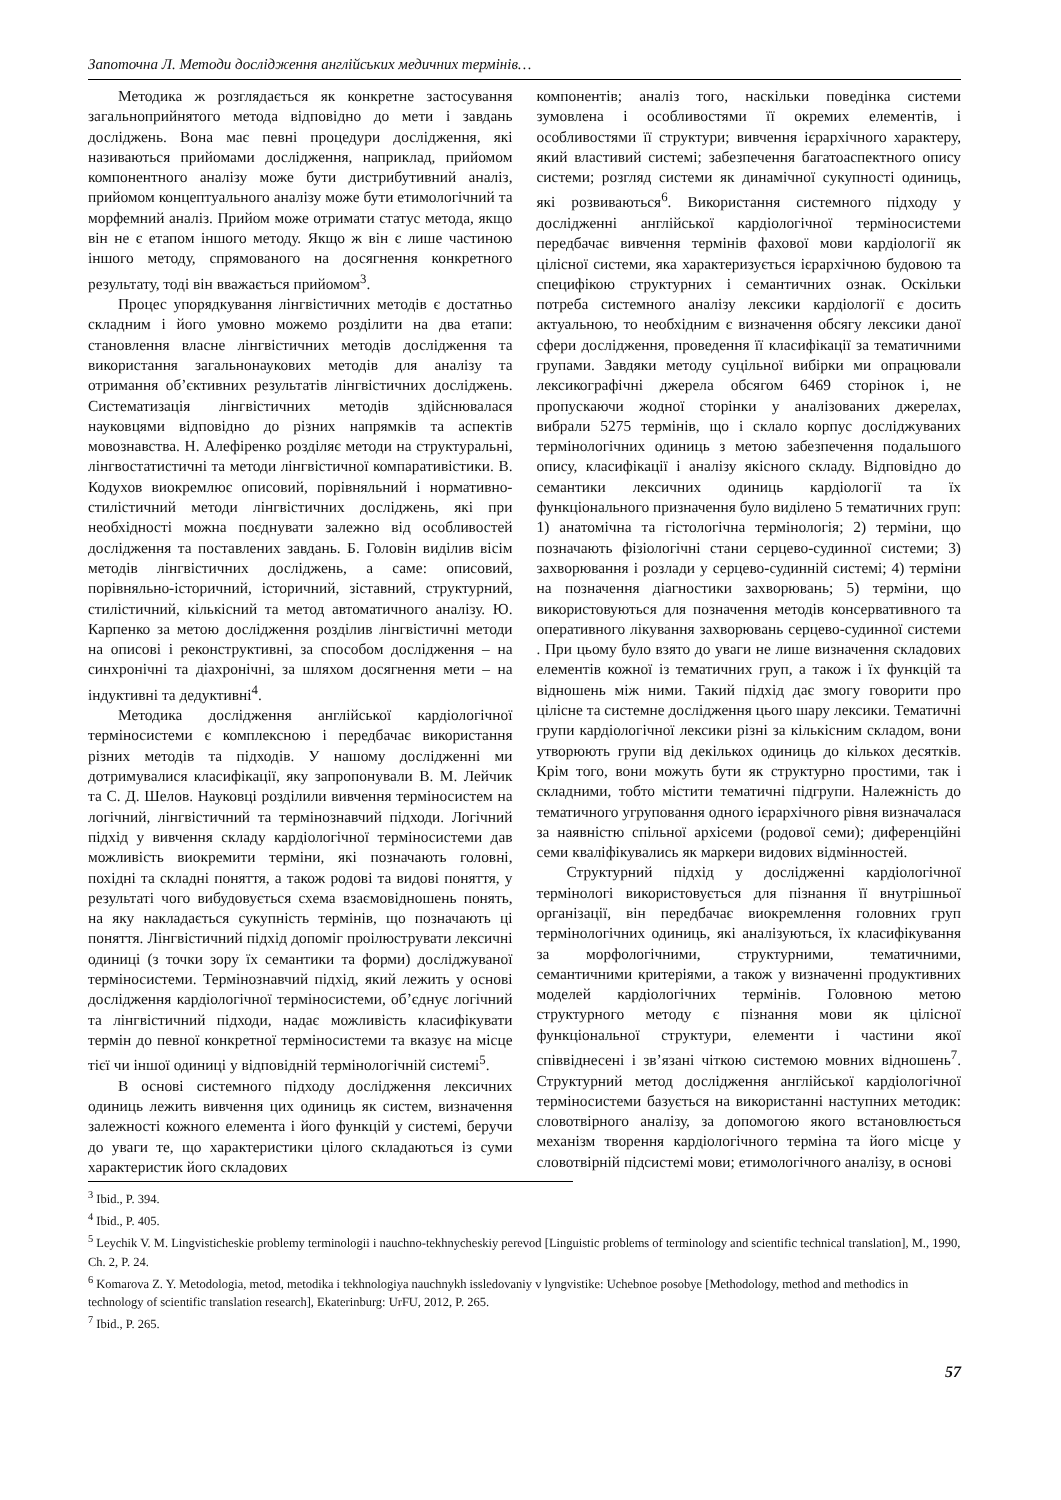Запоточна Л. Методи дослідження англійських медичних термінів…
Методика ж розглядається як конкретне застосування загальноприйнятого метода відповідно до мети і завдань досліджень. Вона має певні процедури дослідження, які називаються прийомами дослідження, наприклад, прийомом компонентного аналізу може бути дистрибутивний аналіз, прийомом концептуального аналізу може бути етимологічний та морфемний аналіз. Прийом може отримати статус метода, якщо він не є етапом іншого методу. Якщо ж він є лише частиною іншого методу, спрямованого на досягнення конкретного результату, тоді він вважається прийомом<sup>3</sup>.
Процес упорядкування лінгвістичних методів є достатньо складним і його умовно можемо розділити на два етапи: становлення власне лінгвістичних методів дослідження та використання загальнонаукових методів для аналізу та отримання об’єктивних результатів лінгвістичних досліджень. Систематизація лінгвістичних методів здійснювалася науковцями відповідно до різних напрямків та аспектів мовознавства. Н. Алефіренко розділяє методи на структуральні, лінгвостатистичні та методи лінгвістичної компаративістики. В. Кодухов виокремлює описовий, порівняльний і нормативно-стилістичний методи лінгвістичних досліджень, які при необхідності можна поєднувати залежно від особливостей дослідження та поставлених завдань. Б. Головін виділив вісім методів лінгвістичних досліджень, а саме: описовий, порівняльно-історичний, історичний, зіставний, структурний, стилістичний, кількісний та метод автоматичного аналізу. Ю. Карпенко за метою дослідження розділив лінгвістичні методи на описові і реконструктивні, за способом дослідження – на синхронічні та діахронічні, за шляхом досягнення мети – на індуктивні та дедуктивні<sup>4</sup>.
Методика дослідження англійської кардіологічної терміносистеми є комплексною і передбачає використання різних методів та підходів. У нашому дослідженні ми дотримувалися класифікації, яку запропонували В. М. Лейчик та С. Д. Шелов. Науковці розділили вивчення терміносистем на логічний, лінгвістичний та термінознавчий підходи. Логічний підхід у вивчення складу кардіологічної терміносистеми дав можливість виокремити терміни, які позначають головні, похідні та складні поняття, а також родові та видові поняття, у результаті чого вибудовується схема взаємовідношень понять, на яку накладається сукупність термінів, що позначають ці поняття. Лінгвістичний підхід допоміг проілюструвати лексичні одиниці (з точки зору їх семантики та форми) досліджуваної терміносистеми. Термінознавчий підхід, який лежить у основі дослідження кардіологічної терміносистеми, об’єднує логічний та лінгвістичний підходи, надає можливість класифікувати термін до певної конкретної терміносистеми та вказує на місце тієї чи іншої одиниці у відповідній термінологічній системі<sup>5</sup>.
В основі системного підходу дослідження лексичних одиниць лежить вивчення цих одиниць як систем, визначення залежності кожного елемента і його функцій у системі, беручи до уваги те, що характеристики цілого складаються із суми характеристик його складових
компонентів; аналіз того, наскільки поведінка системи зумовлена і особливостями її окремих елементів, і особливостями її структури; вивчення ієрархічного характеру, який властивий системі; забезпечення багатоаспектного опису системи; розгляд системи як динамічної сукупності одиниць, які розвиваються<sup>6</sup>. Використання системного підходу у дослідженні англійської кардіологічної терміносистеми передбачає вивчення термінів фахової мови кардіології як цілісної системи, яка характеризується ієрархічною будовою та специфікою структурних і семантичних ознак. Оскільки потреба системного аналізу лексики кардіології є досить актуальною, то необхідним є визначення обсягу лексики даної сфери дослідження, проведення її класифікації за тематичними групами. Завдяки методу суцільної вибірки ми опрацювали лексикографічні джерела обсягом 6469 сторінок і, не пропускаючи жодної сторінки у аналізованих джерелах, вибрали 5275 термінів, що і склало корпус досліджуваних термінологічних одиниць з метою забезпечення подальшого опису, класифікації і аналізу якісного складу. Відповідно до семантики лексичних одиниць кардіології та їх функціонального призначення було виділено 5 тематичних груп: 1) анатомічна та гістологічна термінологія; 2) терміни, що позначають фізіологічні стани серцево-судинної системи; 3) захворювання і розлади у серцево-судинній системі; 4) терміни на позначення діагностики захворювань; 5) терміни, що використовуються для позначення методів консервативного та оперативного лікування захворювань серцево-судинної системи . При цьому було взято до уваги не лише визначення складових елементів кожної із тематичних груп, а також і їх функцій та відношень між ними. Такий підхід дає змогу говорити про цілісне та системне дослідження цього шару лексики. Тематичні групи кардіологічної лексики різні за кількісним складом, вони утворюють групи від декількох одиниць до кількох десятків. Крім того, вони можуть бути як структурно простими, так і складними, тобто містити тематичні підгрупи. Належність до тематичного угруповання одного ієрархічного рівня визначалася за наявністю спільної архісеми (родової семи); диференційні семи кваліфікувались як маркери видових відмінностей.
Структурний підхід у дослідженні кардіологічної термінологі використовується для пізнання її внутрішньої організації, він передбачає виокремлення головних груп термінологічних одиниць, які аналізуються, їх класифікування за морфологічними, структурними, тематичними, семантичними критеріями, а також у визначенні продуктивних моделей кардіологічних термінів. Головною метою структурного методу є пізнання мови як цілісної функціональної структури, елементи і частини якої співвіднесені і зв’язані чіткою системою мовних відношень<sup>7</sup>. Структурний метод дослідження англійської кардіологічної терміносистеми базується на використанні наступних методик: словотвірного аналізу, за допомогою якого встановлюється механізм творення кардіологічного терміна та його місце у словотвірній підсистемі мови; етимологічного аналізу, в основі
<sup>3</sup> Ibid., P. 394.
<sup>4</sup> Ibid., P. 405.
<sup>5</sup> Leychik V. M. Lingvisticheskie problemy terminologii i nauchno-tekhnycheskiy perevod [Linguistic problems of terminology and scientific technical translation], M., 1990, Ch. 2, P. 24.
<sup>6</sup> Komarova Z. Y. Metodologia, metod, metodika i tekhnologiya nauchnykh issledovaniy v lyngvistike: Uchebnoe posobye [Methodology, method and methodics in technology of scientific translation research], Ekaterinburg: UrFU, 2012, P. 265.
<sup>7</sup> Ibid., P. 265.
57